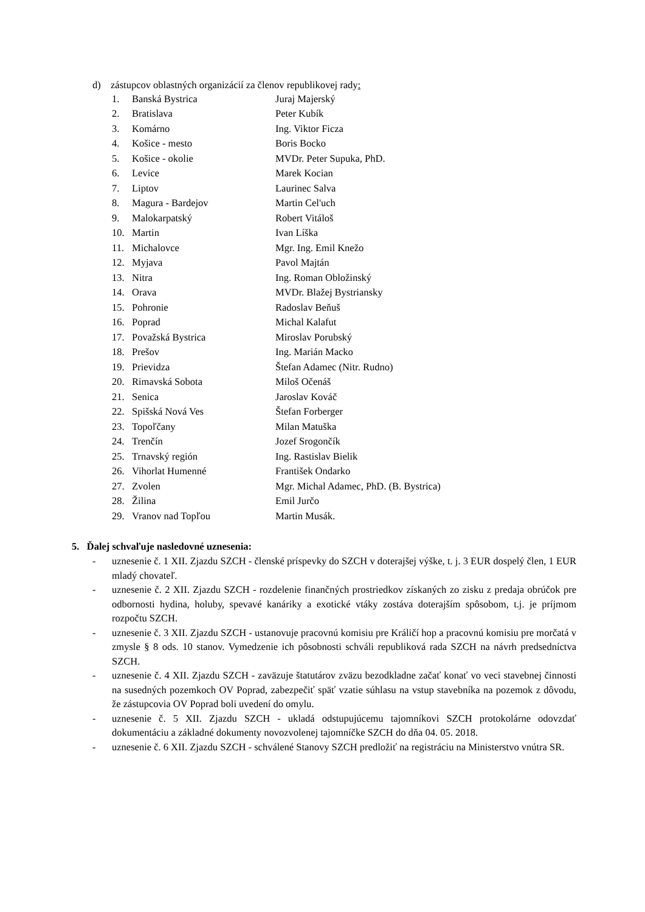d) zástupcov oblastných organizácií za členov republikovej rady:
| 1. | Banská Bystrica | Juraj Majerský |
| 2. | Bratislava | Peter Kubík |
| 3. | Komárno | Ing. Viktor Ficza |
| 4. | Košice - mesto | Boris Bocko |
| 5. | Košice - okolie | MVDr. Peter Supuka, PhD. |
| 6. | Levice | Marek Kocian |
| 7. | Liptov | Laurinec Salva |
| 8. | Magura - Bardejov | Martin Cel'uch |
| 9. | Malokarpatský | Robert Vitáloš |
| 10. | Martin | Ivan Líška |
| 11. | Michalovce | Mgr. Ing. Emil Knežo |
| 12. | Myjava | Pavol Majtán |
| 13. | Nitra | Ing. Roman Obložinský |
| 14. | Orava | MVDr. Blažej Bystriansky |
| 15. | Pohronie | Radoslav Beňuš |
| 16. | Poprad | Michal Kalafut |
| 17. | Považská Bystrica | Miroslav Porubský |
| 18. | Prešov | Ing. Marián Macko |
| 19. | Prievidza | Štefan Adamec (Nitr. Rudno) |
| 20. | Rimavská Sobota | Miloš Očenáš |
| 21. | Senica | Jaroslav Kováč |
| 22. | Spišská Nová Ves | Štefan Forberger |
| 23. | Topoľčany | Milan Matuška |
| 24. | Trenčín | Jozef Srogončík |
| 25. | Trnavský región | Ing. Rastislav Bielik |
| 26. | Vihorlat Humenné | František Ondarko |
| 27. | Zvolen | Mgr. Michal Adamec, PhD. (B. Bystrica) |
| 28. | Žilina | Emil Jurčo |
| 29. | Vranov nad Topľou | Martin Musák. |
5. Ďalej schvaľuje nasledovné uznesenia:
- uznesenie č. 1 XII. Zjazdu SZCH - členské príspevky do SZCH v doterajšej výške, t. j. 3 EUR dospelý člen, 1 EUR mladý chovateľ.
- uznesenie č. 2 XII. Zjazdu SZCH - rozdelenie finančných prostriedkov získaných zo zisku z predaja obrúčok pre odbornosti hydina, holuby, spevavé kanáriky a exotické vtáky zostáva doterajším spôsobom, t.j. je príjmom rozpočtu SZCH.
- uznesenie č. 3 XII. Zjazdu SZCH - ustanovuje pracovnú komisiu pre Králičí hop a pracovnú komisiu pre morčatá v zmysle § 8 ods. 10 stanov. Vymedzenie ich pôsobnosti schváli republiková rada SZCH na návrh predsedníctva SZCH.
- uznesenie č. 4 XII. Zjazdu SZCH - zaväzuje štatutárov zväzu bezodkladne začať konať vo veci stavebnej činnosti na susedných pozemkoch OV Poprad, zabezpečiť späť vzatie súhlasu na vstup stavebníka na pozemok z dôvodu, že zástupcovia OV Poprad boli uvedení do omylu.
- uznesenie č. 5 XII. Zjazdu SZCH - ukladá odstupujúcemu tajomníkovi SZCH protokolárne odovzdať dokumentáciu a základné dokumenty novozvolenej tajomníčke SZCH do dňa 04. 05. 2018.
- uznesenie č. 6 XII. Zjazdu SZCH - schválené Stanovy SZCH predložiť na registráciu na Ministerstvo vnútra SR.